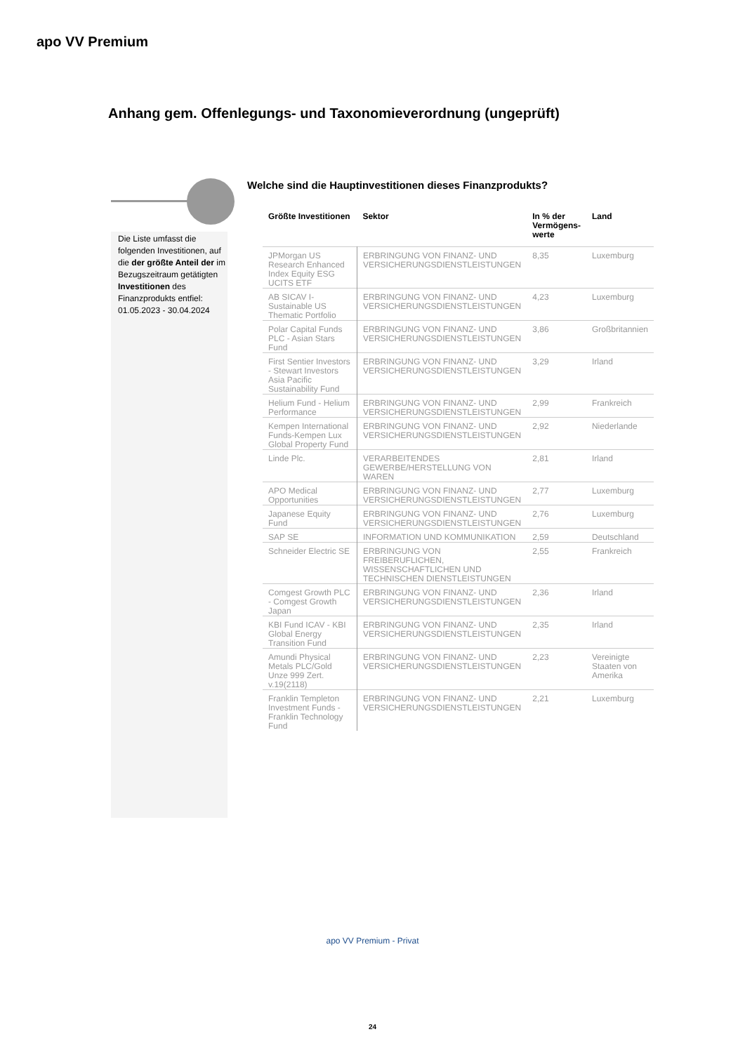apo VV Premium
Anhang gem. Offenlegungs- und Taxonomieverordnung (ungeprüft)
Die Liste umfasst die folgenden Investitionen, auf die der größte Anteil der im Bezugszeitraum getätigten Investitionen des Finanzprodukts entfiel:
01.05.2023 - 30.04.2024
Welche sind die Hauptinvestitionen dieses Finanzprodukts?
| Größte Investitionen | Sektor | In % der Vermögens-werte | Land |
| --- | --- | --- | --- |
| JPMorgan US Research Enhanced Index Equity ESG UCITS ETF | ERBRINGUNG VON FINANZ- UND VERSICHERUNGSDIENSTLEISTUNGEN | 8,35 | Luxemburg |
| AB SICAV I-Sustainable US Thematic Portfolio | ERBRINGUNG VON FINANZ- UND VERSICHERUNGSDIENSTLEISTUNGEN | 4,23 | Luxemburg |
| Polar Capital Funds PLC - Asian Stars Fund | ERBRINGUNG VON FINANZ- UND VERSICHERUNGSDIENSTLEISTUNGEN | 3,86 | Großbritannien |
| First Sentier Investors - Stewart Investors Asia Pacific Sustainability Fund | ERBRINGUNG VON FINANZ- UND VERSICHERUNGSDIENSTLEISTUNGEN | 3,29 | Irland |
| Helium Fund - Helium Performance | ERBRINGUNG VON FINANZ- UND VERSICHERUNGSDIENSTLEISTUNGEN | 2,99 | Frankreich |
| Kempen International Funds-Kempen Lux Global Property Fund | ERBRINGUNG VON FINANZ- UND VERSICHERUNGSDIENSTLEISTUNGEN | 2,92 | Niederlande |
| Linde Plc. | VERARBEITENDES GEWERBE/HERSTELLUNG VON WAREN | 2,81 | Irland |
| APO Medical Opportunities | ERBRINGUNG VON FINANZ- UND VERSICHERUNGSDIENSTLEISTUNGEN | 2,77 | Luxemburg |
| Japanese Equity Fund | ERBRINGUNG VON FINANZ- UND VERSICHERUNGSDIENSTLEISTUNGEN | 2,76 | Luxemburg |
| SAP SE | INFORMATION UND KOMMUNIKATION | 2,59 | Deutschland |
| Schneider Electric SE | ERBRINGUNG VON FREIBERUFLICHEN, WISSENSCHAFTLICHEN UND TECHNISCHEN DIENSTLEISTUNGEN | 2,55 | Frankreich |
| Comgest Growth PLC - Comgest Growth Japan | ERBRINGUNG VON FINANZ- UND VERSICHERUNGSDIENSTLEISTUNGEN | 2,36 | Irland |
| KBI Fund ICAV - KBI Global Energy Transition Fund | ERBRINGUNG VON FINANZ- UND VERSICHERUNGSDIENSTLEISTUNGEN | 2,35 | Irland |
| Amundi Physical Metals PLC/Gold Unze 999 Zert. v.19(2118) | ERBRINGUNG VON FINANZ- UND VERSICHERUNGSDIENSTLEISTUNGEN | 2,23 | Vereinigte Staaten von Amerika |
| Franklin Templeton Investment Funds - Franklin Technology Fund | ERBRINGUNG VON FINANZ- UND VERSICHERUNGSDIENSTLEISTUNGEN | 2,21 | Luxemburg |
apo VV Premium - Privat
24